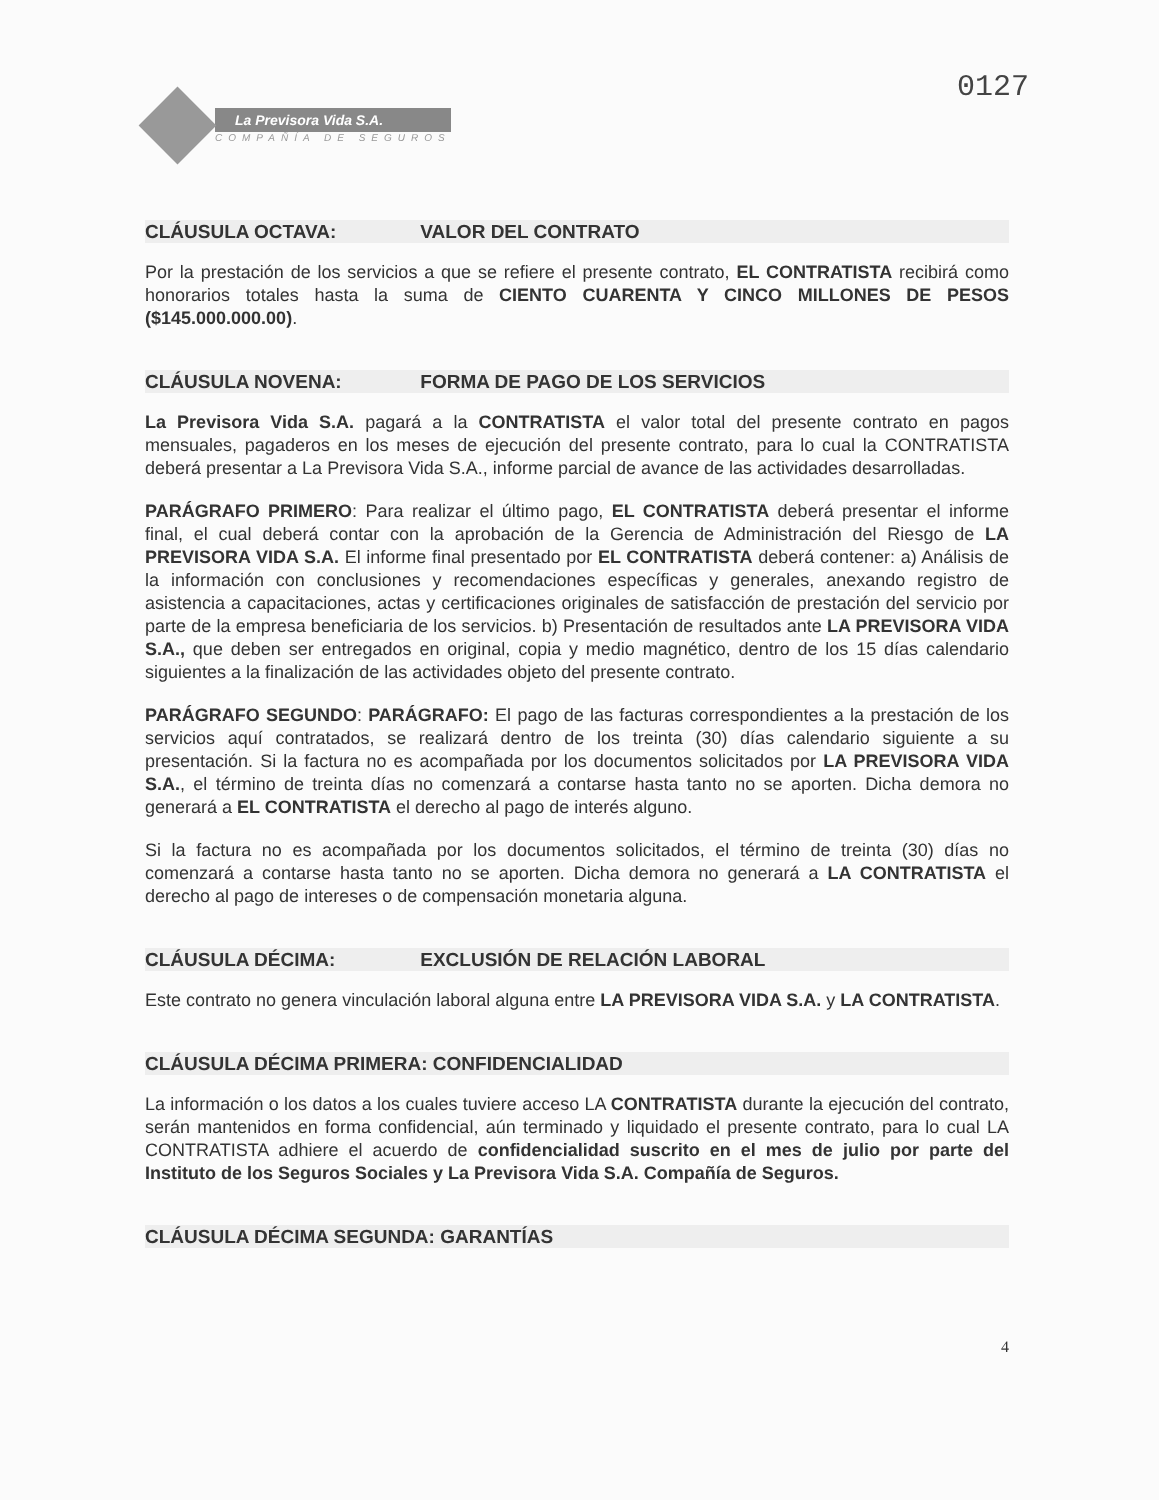La Previsora Vida S.A.
COMPAÑÍA DE SEGUROS
0127
CLÁUSULA OCTAVA: VALOR DEL CONTRATO
Por la prestación de los servicios a que se refiere el presente contrato, EL CONTRATISTA recibirá como honorarios totales hasta la suma de CIENTO CUARENTA Y CINCO MILLONES DE PESOS ($145.000.000.00).
CLÁUSULA NOVENA: FORMA DE PAGO DE LOS SERVICIOS
La Previsora Vida S.A. pagará a la CONTRATISTA el valor total del presente contrato en pagos mensuales, pagaderos en los meses de ejecución del presente contrato, para lo cual la CONTRATISTA deberá presentar a La Previsora Vida S.A., informe parcial de avance de las actividades desarrolladas.
PARÁGRAFO PRIMERO: Para realizar el último pago, EL CONTRATISTA deberá presentar el informe final, el cual deberá contar con la aprobación de la Gerencia de Administración del Riesgo de LA PREVISORA VIDA S.A. El informe final presentado por EL CONTRATISTA deberá contener: a) Análisis de la información con conclusiones y recomendaciones específicas y generales, anexando registro de asistencia a capacitaciones, actas y certificaciones originales de satisfacción de prestación del servicio por parte de la empresa beneficiaria de los servicios. b) Presentación de resultados ante LA PREVISORA VIDA S.A., que deben ser entregados en original, copia y medio magnético, dentro de los 15 días calendario siguientes a la finalización de las actividades objeto del presente contrato.
PARÁGRAFO SEGUNDO: PARÁGRAFO: El pago de las facturas correspondientes a la prestación de los servicios aquí contratados, se realizará dentro de los treinta (30) días calendario siguiente a su presentación. Si la factura no es acompañada por los documentos solicitados por LA PREVISORA VIDA S.A., el término de treinta días no comenzará a contarse hasta tanto no se aporten. Dicha demora no generará a EL CONTRATISTA el derecho al pago de interés alguno.
Si la factura no es acompañada por los documentos solicitados, el término de treinta (30) días no comenzará a contarse hasta tanto no se aporten. Dicha demora no generará a LA CONTRATISTA el derecho al pago de intereses o de compensación monetaria alguna.
CLÁUSULA DÉCIMA: EXCLUSIÓN DE RELACIÓN LABORAL
Este contrato no genera vinculación laboral alguna entre LA PREVISORA VIDA S.A. y LA CONTRATISTA.
CLÁUSULA DÉCIMA PRIMERA: CONFIDENCIALIDAD
La información o los datos a los cuales tuviere acceso LA CONTRATISTA durante la ejecución del contrato, serán mantenidos en forma confidencial, aún terminado y liquidado el presente contrato, para lo cual LA CONTRATISTA adhiere el acuerdo de confidencialidad suscrito en el mes de julio por parte del Instituto de los Seguros Sociales y La Previsora Vida S.A. Compañía de Seguros.
CLÁUSULA DÉCIMA SEGUNDA: GARANTÍAS
4